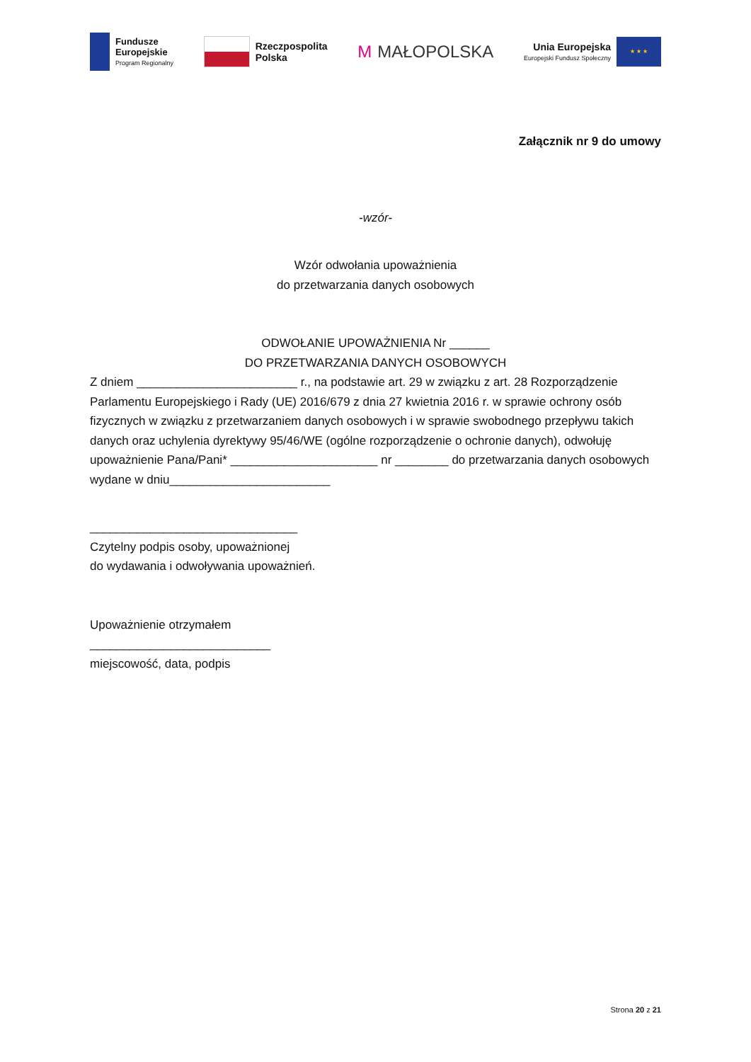Fundusze
Europejskie
Program Regionalny
Rzeczpospolita
Polska
M MAŁOPOLSKA
Unia Europejska
Europejski Fundusz Społeczny
★ ★ ★
Załącznik nr 9 do umowy
-wzór-
Wzór odwołania upoważnienia
do przetwarzania danych osobowych
ODWOŁANIE UPOWAŻNIENIA Nr ______
DO PRZETWARZANIA DANYCH OSOBOWYCH
Z dniem ________________________ r., na podstawie art. 29 w związku z art. 28 Rozporządzenie Parlamentu Europejskiego i Rady (UE) 2016/679 z dnia 27 kwietnia 2016 r. w sprawie ochrony osób fizycznych w związku z przetwarzaniem danych osobowych i w sprawie swobodnego przepływu takich danych oraz uchylenia dyrektywy 95/46/WE (ogólne rozporządzenie o ochronie danych), odwołuję
upoważnienie Pana/Pani* ______________________ nr ________ do przetwarzania danych osobowych wydane w dniu________________________
_______________________________
Czytelny podpis osoby, upoważnionej
do wydawania i odwoływania upoważnień.
Upoważnienie otrzymałem
___________________________
miejscowość, data, podpis
Strona 20 z 21